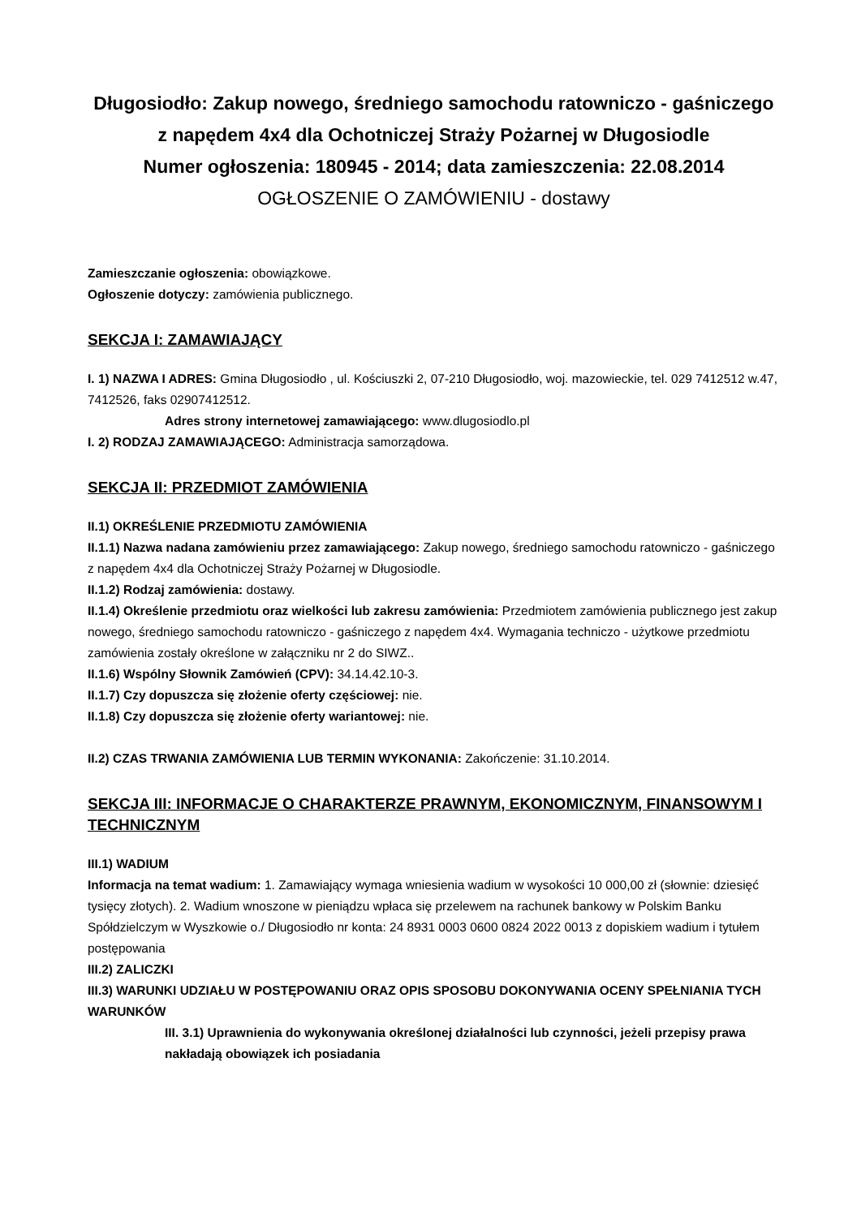Długosiodło: Zakup nowego, średniego samochodu ratowniczo - gaśniczego z napędem 4x4 dla Ochotniczej Straży Pożarnej w Długosiodle
Numer ogłoszenia: 180945 - 2014; data zamieszczenia: 22.08.2014
OGŁOSZENIE O ZAMÓWIENIU - dostawy
Zamieszczanie ogłoszenia: obowiązkowe.
Ogłoszenie dotyczy: zamówienia publicznego.
SEKCJA I: ZAMAWIAJĄCY
I. 1) NAZWA I ADRES: Gmina Długosiodło , ul. Kościuszki 2, 07-210 Długosiodło, woj. mazowieckie, tel. 029 7412512 w.47, 7412526, faks 02907412512.
Adres strony internetowej zamawiającego: www.dlugosiodlo.pl
I. 2) RODZAJ ZAMAWIAJĄCEGO: Administracja samorządowa.
SEKCJA II: PRZEDMIOT ZAMÓWIENIA
II.1) OKREŚLENIE PRZEDMIOTU ZAMÓWIENIA
II.1.1) Nazwa nadana zamówieniu przez zamawiającego: Zakup nowego, średniego samochodu ratowniczo - gaśniczego z napędem 4x4 dla Ochotniczej Straży Pożarnej w Długosiodle.
II.1.2) Rodzaj zamówienia: dostawy.
II.1.4) Określenie przedmiotu oraz wielkości lub zakresu zamówienia: Przedmiotem zamówienia publicznego jest zakup nowego, średniego samochodu ratowniczo - gaśniczego z napędem 4x4. Wymagania techniczo - użytkowe przedmiotu zamówienia zostały określone w załączniku nr 2 do SIWZ..
II.1.6) Wspólny Słownik Zamówień (CPV): 34.14.42.10-3.
II.1.7) Czy dopuszcza się złożenie oferty częściowej: nie.
II.1.8) Czy dopuszcza się złożenie oferty wariantowej: nie.
II.2) CZAS TRWANIA ZAMÓWIENIA LUB TERMIN WYKONANIA: Zakończenie: 31.10.2014.
SEKCJA III: INFORMACJE O CHARAKTERZE PRAWNYM, EKONOMICZNYM, FINANSOWYM I TECHNICZNYM
III.1) WADIUM
Informacja na temat wadium: 1. Zamawiający wymaga wniesienia wadium w wysokości 10 000,00 zł (słownie: dziesięć tysięcy złotych). 2. Wadium wnoszone w pieniądzu wpłaca się przelewem na rachunek bankowy w Polskim Banku Spółdzielczym w Wyszkowie o./ Długosiodło nr konta: 24 8931 0003 0600 0824 2022 0013 z dopiskiem wadium i tytułem postępowania
III.2) ZALICZKI
III.3) WARUNKI UDZIAŁU W POSTĘPOWANIU ORAZ OPIS SPOSOBU DOKONYWANIA OCENY SPEŁNIANIA TYCH WARUNKÓW
III. 3.1) Uprawnienia do wykonywania określonej działalności lub czynności, jeżeli przepisy prawa nakładają obowiązek ich posiadania